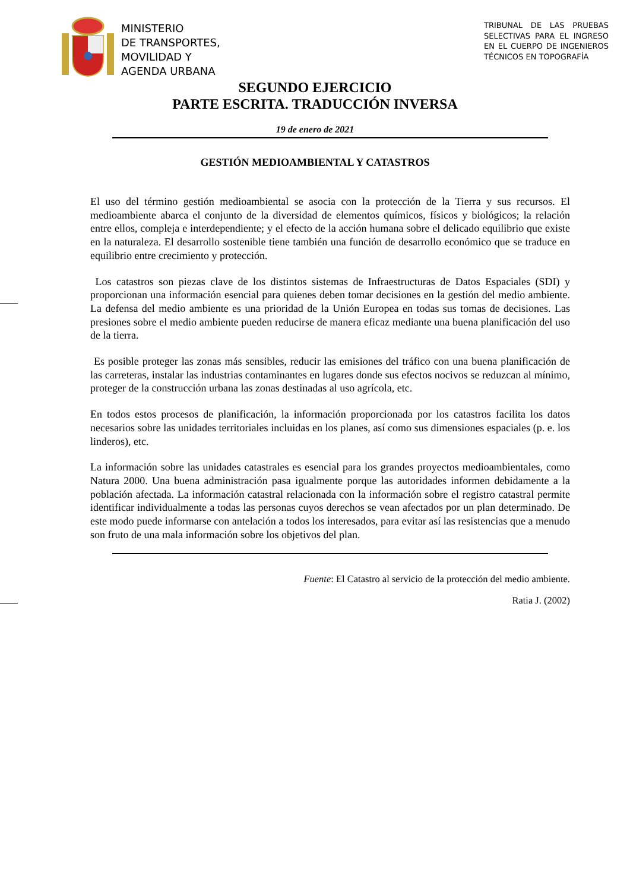MINISTERIO
DE TRANSPORTES,
MOVILIDAD Y
AGENDA URBANA
TRIBUNAL DE LAS PRUEBAS SELECTIVAS PARA EL INGRESO EN EL CUERPO DE INGENIEROS TÉCNICOS EN TOPOGRAFÍA
SEGUNDO EJERCICIO
PARTE ESCRITA. TRADUCCIÓN INVERSA
19 de enero de 2021
GESTIÓN MEDIOAMBIENTAL Y CATASTROS
El uso del término gestión medioambiental se asocia con la protección de la Tierra y sus recursos. El medioambiente abarca el conjunto de la diversidad de elementos químicos, físicos y biológicos; la relación entre ellos, compleja e interdependiente; y el efecto de la acción humana sobre el delicado equilibrio que existe en la naturaleza. El desarrollo sostenible tiene también una función de desarrollo económico que se traduce en equilibrio entre crecimiento y protección.
Los catastros son piezas clave de los distintos sistemas de Infraestructuras de Datos Espaciales (SDI) y proporcionan una información esencial para quienes deben tomar decisiones en la gestión del medio ambiente. La defensa del medio ambiente es una prioridad de la Unión Europea en todas sus tomas de decisiones. Las presiones sobre el medio ambiente pueden reducirse de manera eficaz mediante una buena planificación del uso de la tierra.
Es posible proteger las zonas más sensibles, reducir las emisiones del tráfico con una buena planificación de las carreteras, instalar las industrias contaminantes en lugares donde sus efectos nocivos se reduzcan al mínimo, proteger de la construcción urbana las zonas destinadas al uso agrícola, etc.
En todos estos procesos de planificación, la información proporcionada por los catastros facilita los datos necesarios sobre las unidades territoriales incluidas en los planes, así como sus dimensiones espaciales (p. e. los linderos), etc.
La información sobre las unidades catastrales es esencial para los grandes proyectos medioambientales, como Natura 2000. Una buena administración pasa igualmente porque las autoridades informen debidamente a la población afectada. La información catastral relacionada con la información sobre el registro catastral permite identificar individualmente a todas las personas cuyos derechos se vean afectados por un plan determinado. De este modo puede informarse con antelación a todos los interesados, para evitar así las resistencias que a menudo son fruto de una mala información sobre los objetivos del plan.
Fuente: El Catastro al servicio de la protección del medio ambiente.
Ratia J. (2002)